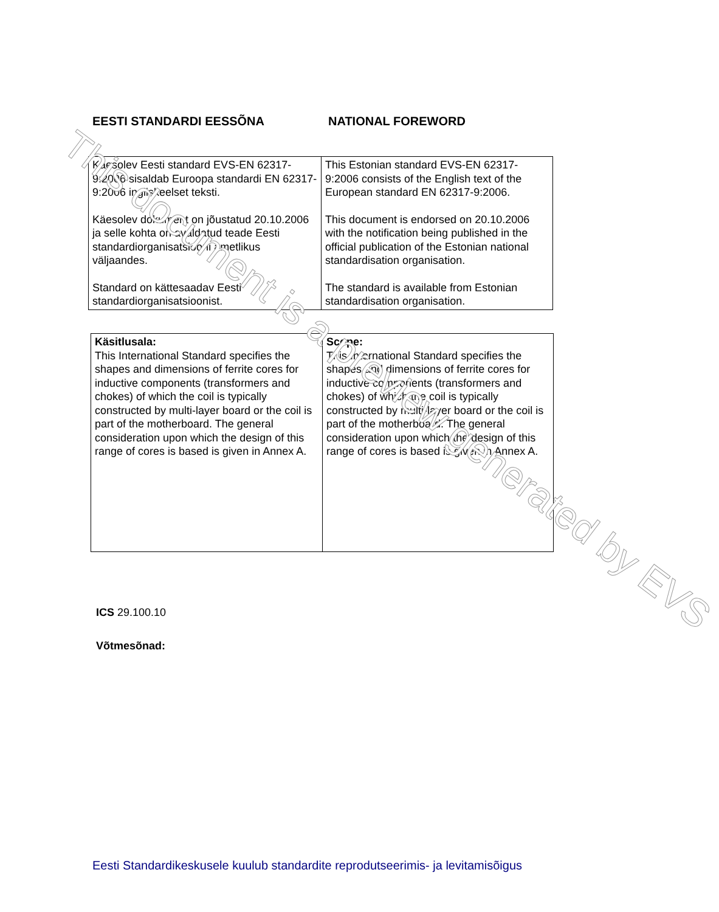EESTI STANDARDI EESSÕNA NATIONAL FOREWORD
| Käesolev Eesti standard EVS-EN 62317-9:2006 sisaldab Euroopa standardi EN 62317-9:2006 ingliskeelset teksti. Käesolev dokument on jõustatud 20.10.2006 ja selle kohta on avaldatud teade Eesti standardiorganisatsiooni ametlikus väljaandes. Standard on kättesaadav Eesti standardiorganisatsioonist. | This Estonian standard EVS-EN 62317-9:2006 consists of the English text of the European standard EN 62317-9:2006. This document is endorsed on 20.10.2006 with the notification being published in the official publication of the Estonian national standardisation organisation. The standard is available from Estonian standardisation organisation. |
| Käsitlusala: This International Standard specifies the shapes and dimensions of ferrite cores for inductive components (transformers and chokes) of which the coil is typically constructed by multi-layer board or the coil is part of the motherboard. The general consideration upon which the design of this range of cores is based is given in Annex A. | Scope: This International Standard specifies the shapes and dimensions of ferrite cores for inductive components (transformers and chokes) of which the coil is typically constructed by multi-layer board or the coil is part of the motherboard. The general consideration upon which the design of this range of cores is based is given in Annex A. |
ICS 29.100.10
Võtmesõnad:
Eesti Standardikeskusele kuulub standardite reprodutseerimis- ja levitamisõigus
This document is a preview generated by EVS